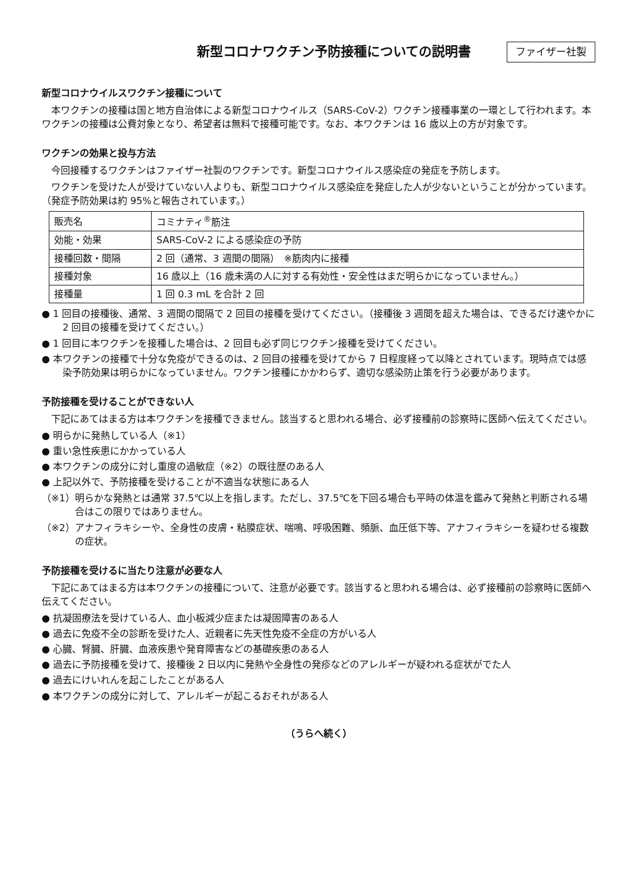新型コロナワクチン予防接種についての説明書
ファイザー社製
新型コロナウイルスワクチン接種について
本ワクチンの接種は国と地方自治体による新型コロナウイルス（SARS-CoV-2）ワクチン接種事業の一環として行われます。本ワクチンの接種は公費対象となり、希望者は無料で接種可能です。なお、本ワクチンは 16 歳以上の方が対象です。
ワクチンの効果と投与方法
今回接種するワクチンはファイザー社製のワクチンです。新型コロナウイルス感染症の発症を予防します。
ワクチンを受けた人が受けていない人よりも、新型コロナウイルス感染症を発症した人が少ないということが分かっています。（発症予防効果は約 95%と報告されています。）
| 販売名 | コミナティ<sup>®</sup>筋注 |
| 効能・効果 | SARS-CoV-2 による感染症の予防 |
| 接種回数・間隔 | 2 回（通常、3 週間の間隔） ※筋肉内に接種 |
| 接種対象 | 16 歳以上（16 歳未満の人に対する有効性・安全性はまだ明らかになっていません。） |
| 接種量 | 1 回 0.3 mL を合計 2 回 |
● 1 回目の接種後、通常、3 週間の間隔で 2 回目の接種を受けてください。（接種後 3 週間を超えた場合は、できるだけ速やかに 2 回目の接種を受けてください。）
● 1 回目に本ワクチンを接種した場合は、2 回目も必ず同じワクチン接種を受けてください。
● 本ワクチンの接種で十分な免疫ができるのは、2 回目の接種を受けてから 7 日程度経って以降とされています。現時点では感染予防効果は明らかになっていません。ワクチン接種にかかわらず、適切な感染防止策を行う必要があります。
予防接種を受けることができない人
下記にあてはまる方は本ワクチンを接種できません。該当すると思われる場合、必ず接種前の診察時に医師へ伝えてください。
● 明らかに発熱している人（※1）
● 重い急性疾患にかかっている人
● 本ワクチンの成分に対し重度の過敏症（※2）の既往歴のある人
● 上記以外で、予防接種を受けることが不適当な状態にある人
（※1）明らかな発熱とは通常 37.5℃以上を指します。ただし、37.5℃を下回る場合も平時の体温を鑑みて発熱と判断される場合はこの限りではありません。
（※2）アナフィラキシーや、全身性の皮膚・粘膜症状、喘鳴、呼吸困難、頻脈、血圧低下等、アナフィラキシーを疑わせる複数の症状。
予防接種を受けるに当たり注意が必要な人
下記にあてはまる方は本ワクチンの接種について、注意が必要です。該当すると思われる場合は、必ず接種前の診察時に医師へ伝えてください。
● 抗凝固療法を受けている人、血小板減少症または凝固障害のある人
● 過去に免疫不全の診断を受けた人、近親者に先天性免疫不全症の方がいる人
● 心臓、腎臓、肝臓、血液疾患や発育障害などの基礎疾患のある人
● 過去に予防接種を受けて、接種後 2 日以内に発熱や全身性の発疹などのアレルギーが疑われる症状がでた人
● 過去にけいれんを起こしたことがある人
● 本ワクチンの成分に対して、アレルギーが起こるおそれがある人
（うらへ続く）